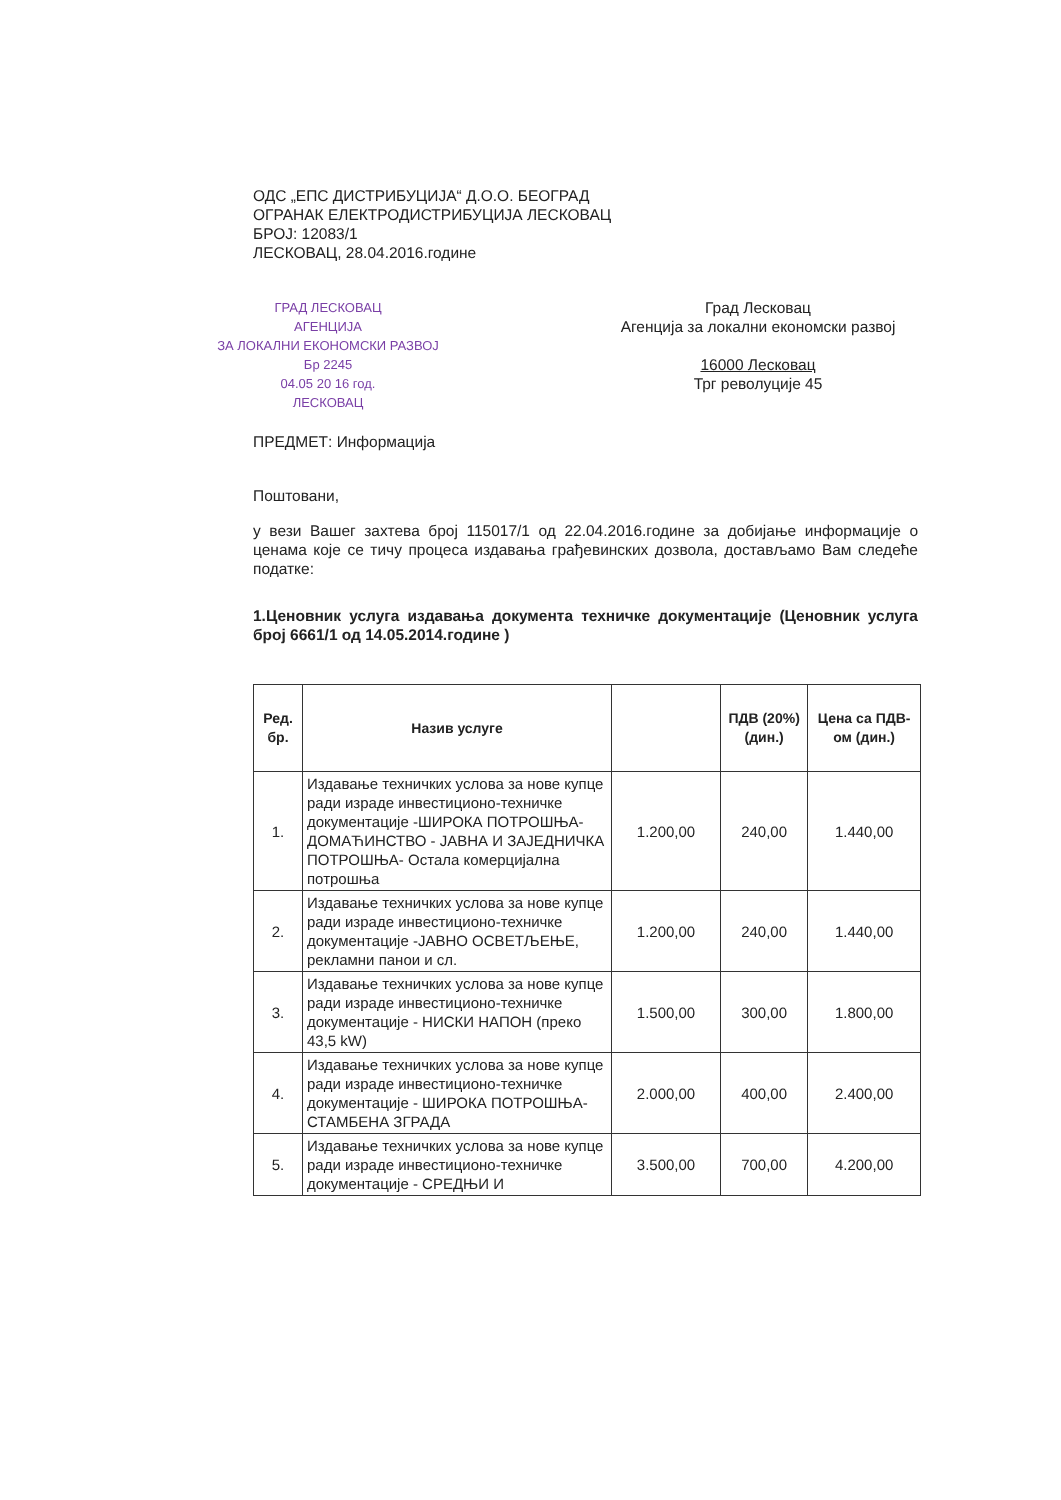ОДС „ЕПС ДИСТРИБУЦИЈА“ Д.О.О. БЕОГРАД
ОГРАНАК ЕЛЕКТРОДИСТРИБУЦИЈА ЛЕСКОВАЦ
БРОЈ: 12083/1
ЛЕСКОВАЦ, 28.04.2016.године
ГРАД ЛЕСКОВАЦ
АГЕНЦИЈА
ЗА ЛОКАЛНИ ЕКОНОМСКИ РАЗВОЈ
Бр 2245
04.05 20 16 год.
ЛЕСКОВАЦ
Град Лесковац
Агенција за локални економски развој
16000 Лесковац
Трг револуције 45
ПРЕДМЕТ: Информација
Поштовани,
у вези Вашег захтева број 115017/1 од 22.04.2016.године за добијање информације о ценама које се тичу процеса издавања грађевинских дозвола, достављамо Вам следеће податке:
1.Ценовник услуга издавања документа техничке документације (Ценовник услуга број 6661/1 од 14.05.2014.године )
| Ред. бр. | Назив услуге | | ПДВ (20%) (дин.) | Цена са ПДВ-ом (дин.) |
| --- | --- | --- | --- | --- |
| 1. | Издавање техничких услова за нове купце ради израде инвестиционо-техничке документације -ШИРОКА ПОТРОШЊА- ДОМАЋИНСТВО - ЈАВНА И ЗАЈЕДНИЧКА ПОТРОШЊА- Остала комерцијална потрошња | 1.200,00 | 240,00 | 1.440,00 |
| 2. | Издавање техничких услова за нове купце ради израде инвестиционо-техничке документације -ЈАВНО ОСВЕТЉЕЊЕ, рекламни панои и сл. | 1.200,00 | 240,00 | 1.440,00 |
| 3. | Издавање техничких услова за нове купце ради израде инвестиционо-техничке документације - НИСКИ НАПОН (преко 43,5 kW) | 1.500,00 | 300,00 | 1.800,00 |
| 4. | Издавање техничких услова за нове купце ради израде инвестиционо-техничке документације - ШИРОКА ПОТРОШЊА-СТАМБЕНА ЗГРАДА | 2.000,00 | 400,00 | 2.400,00 |
| 5. | Издавање техничких услова за нове купце ради израде инвестиционо-техничке документације - СРЕДЊИ И | 3.500,00 | 700,00 | 4.200,00 |